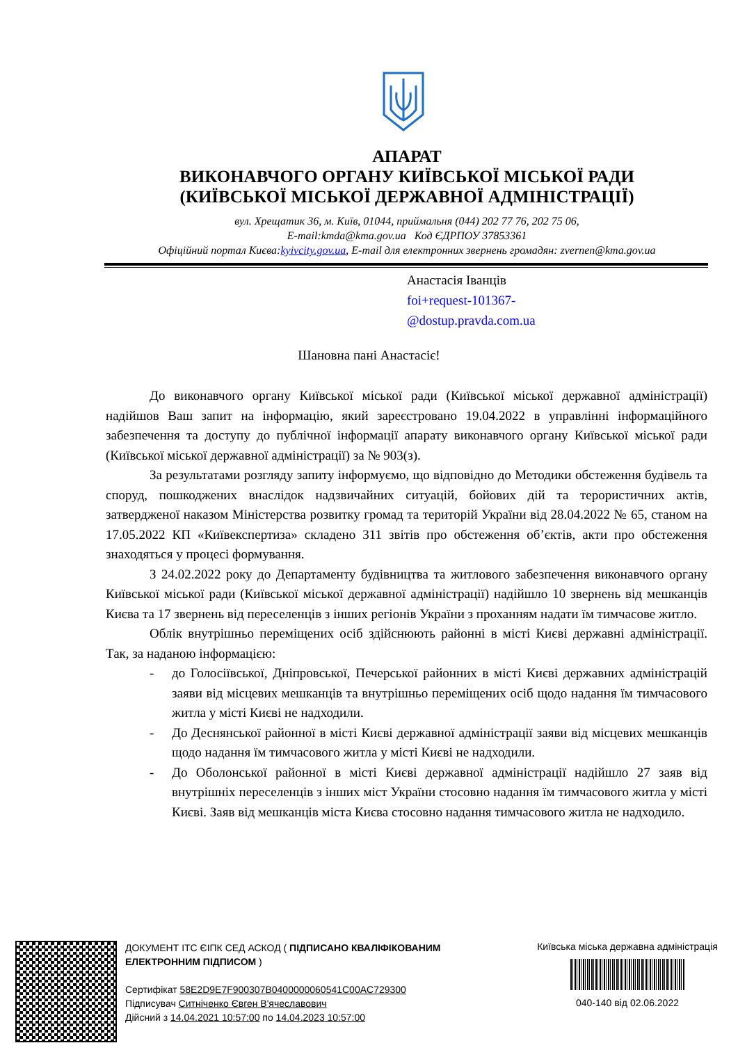АПАРАТ
ВИКОНАВЧОГО ОРГАНУ КИЇВСЬКОЇ МІСЬКОЇ РАДИ
(КИЇВСЬКОЇ МІСЬКОЇ ДЕРЖАВНОЇ АДМІНІСТРАЦІЇ)
вул. Хрещатик 36, м. Київ, 01044, приймальня (044) 202 77 76, 202 75 06,
E-mail:kmda@kma.gov.ua Код ЄДРПОУ 37853361
Офіційний портал Києва:kyivcity.gov.ua, E-mail для електронних звернень громадян: zvernen@kma.gov.ua
Анастасія Іванців
foi+request-101367-
@dostup.pravda.com.ua
Шановна пані Анастасіє!
До виконавчого органу Київської міської ради (Київської міської державної адміністрації) надійшов Ваш запит на інформацію, який зареєстровано 19.04.2022 в управлінні інформаційного забезпечення та доступу до публічної інформації апарату виконавчого органу Київської міської ради (Київської міської державної адміністрації) за № 903(з).
За результатами розгляду запиту інформуємо, що відповідно до Методики обстеження будівель та споруд, пошкоджених внаслідок надзвичайних ситуацій, бойових дій та терористичних актів, затвердженої наказом Міністерства розвитку громад та територій України від 28.04.2022 № 65, станом на 17.05.2022 КП «Київекспертиза» складено 311 звітів про обстеження об’єктів, акти про обстеження знаходяться у процесі формування.
З 24.02.2022 року до Департаменту будівництва та житлового забезпечення виконавчого органу Київської міської ради (Київської міської державної адміністрації) надійшло 10 звернень від мешканців Києва та 17 звернень від переселенців з інших регіонів України з проханням надати їм тимчасове житло.
Облік внутрішньо переміщених осіб здійснюють районні в місті Києві державні адміністрації. Так, за наданою інформацією:
- до Голосіївської, Дніпровської, Печерської районних в місті Києві державних адміністрацій заяви від місцевих мешканців та внутрішньо переміщених осіб щодо надання їм тимчасового житла у місті Києві не надходили.
- До Деснянської районної в місті Києві державної адміністрації заяви від місцевих мешканців щодо надання їм тимчасового житла у місті Києві не надходили.
- До Оболонської районної в місті Києві державної адміністрації надійшло 27 заяв від внутрішніх переселенців з інших міст України стосовно надання їм тимчасового житла у місті Києві. Заяв від мешканців міста Києва стосовно надання тимчасового житла не надходило.
ДОКУМЕНТ ІТС ЄІПК СЕД АСКОД ( ПІДПИСАНО КВАЛІФІКОВАНИМ ЕЛЕКТРОННИМ ПІДПИСОМ )
Сертифікат 58E2D9E7F900307B0400000060541C00AC729300
Підписувач Ситніченко Євген В'ячеславович
Дійсний з 14.04.2021 10:57:00 по 14.04.2023 10:57:00
Київська міська державна адміністрація
040-140 від 02.06.2022